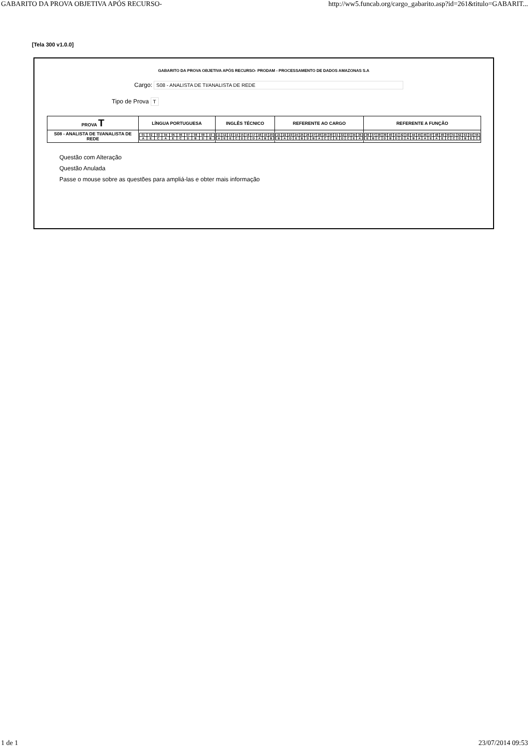GABARITO DA PROVA OBJETIVA APÓS RECURSO- http://ww5.funcab.org/cargo_gabarito.asp?id=261&titulo=GABARIT...
[Tela 300 v1.0.0]
GABARITO DA PROVA OBJETIVA APÓS RECURSO- PRODAM - PROCESSAMENTO DE DADOS AMAZONAS S.A
Cargo: S08 - ANALISTA DE TI/ANALISTA DE REDE
Tipo de Prova T
| PROVA T | LÍNGUA PORTUGUESA | INGLÊS TÉCNICO | REFERENTE AO CARGO | REFERENTE A FUNÇÃO |
| S08 - ANALISTA DE TI/ANALISTA DE REDE | / 01 / 02 / 03 / 04 / 05 / 06 / 07 / 08 / 09 / 10 / / A / E / C / A / E / C / D / B / D / B / | / 11 / 12 / 13 / 14 / 15 / 16 / 17 / 18 / 19 / 20 / / A / E / E / C / D / C / D / A / B / B / | / 21 / 22 / 23 / 24 / 25 / 26 / 27 / 28 / 29 / 30 / 31 / 32 / 33 / 34 / 35 / / B / A / D / E / B / D / B / A / C / C / E / D / C / E / A / | / 36 / 37 / 38 / 39 / 40 / 41 / 42 / 43 / 44 / 45 / 46 / 47 / 48 / 49 / 50 / 51 / 52 / 53 / 54 / 55 / / E / B / C / D / B / D / D / A / B / A / A / E / A / E / C / C / D / B / E / C / |
Questão com Alteração
Questão Anulada
Passe o mouse sobre as questões para ampliá-las e obter mais informação
1 de 1 23/07/2014 09:53